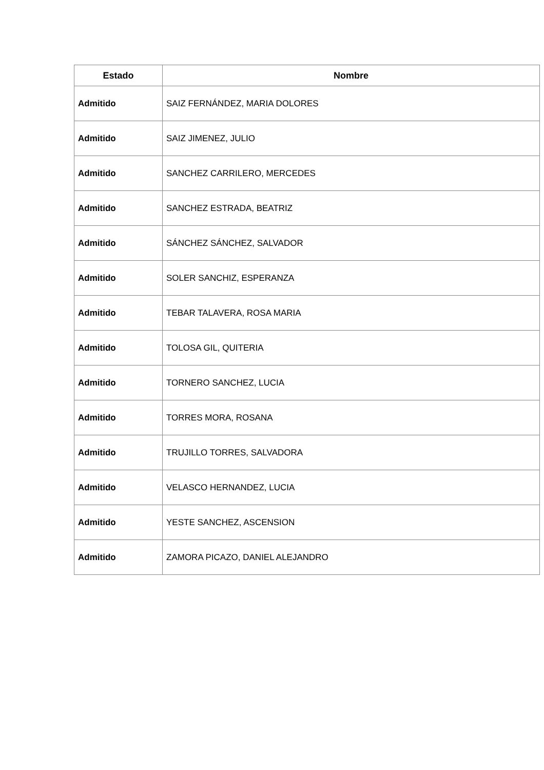| Estado | Nombre |
| --- | --- |
| Admitido | SAIZ FERNÁNDEZ, MARIA DOLORES |
| Admitido | SAIZ JIMENEZ, JULIO |
| Admitido | SANCHEZ CARRILERO, MERCEDES |
| Admitido | SANCHEZ ESTRADA, BEATRIZ |
| Admitido | SÁNCHEZ SÁNCHEZ, SALVADOR |
| Admitido | SOLER SANCHIZ, ESPERANZA |
| Admitido | TEBAR TALAVERA, ROSA MARIA |
| Admitido | TOLOSA GIL, QUITERIA |
| Admitido | TORNERO SANCHEZ, LUCIA |
| Admitido | TORRES MORA, ROSANA |
| Admitido | TRUJILLO TORRES, SALVADORA |
| Admitido | VELASCO HERNANDEZ, LUCIA |
| Admitido | YESTE SANCHEZ, ASCENSION |
| Admitido | ZAMORA PICAZO, DANIEL ALEJANDRO |